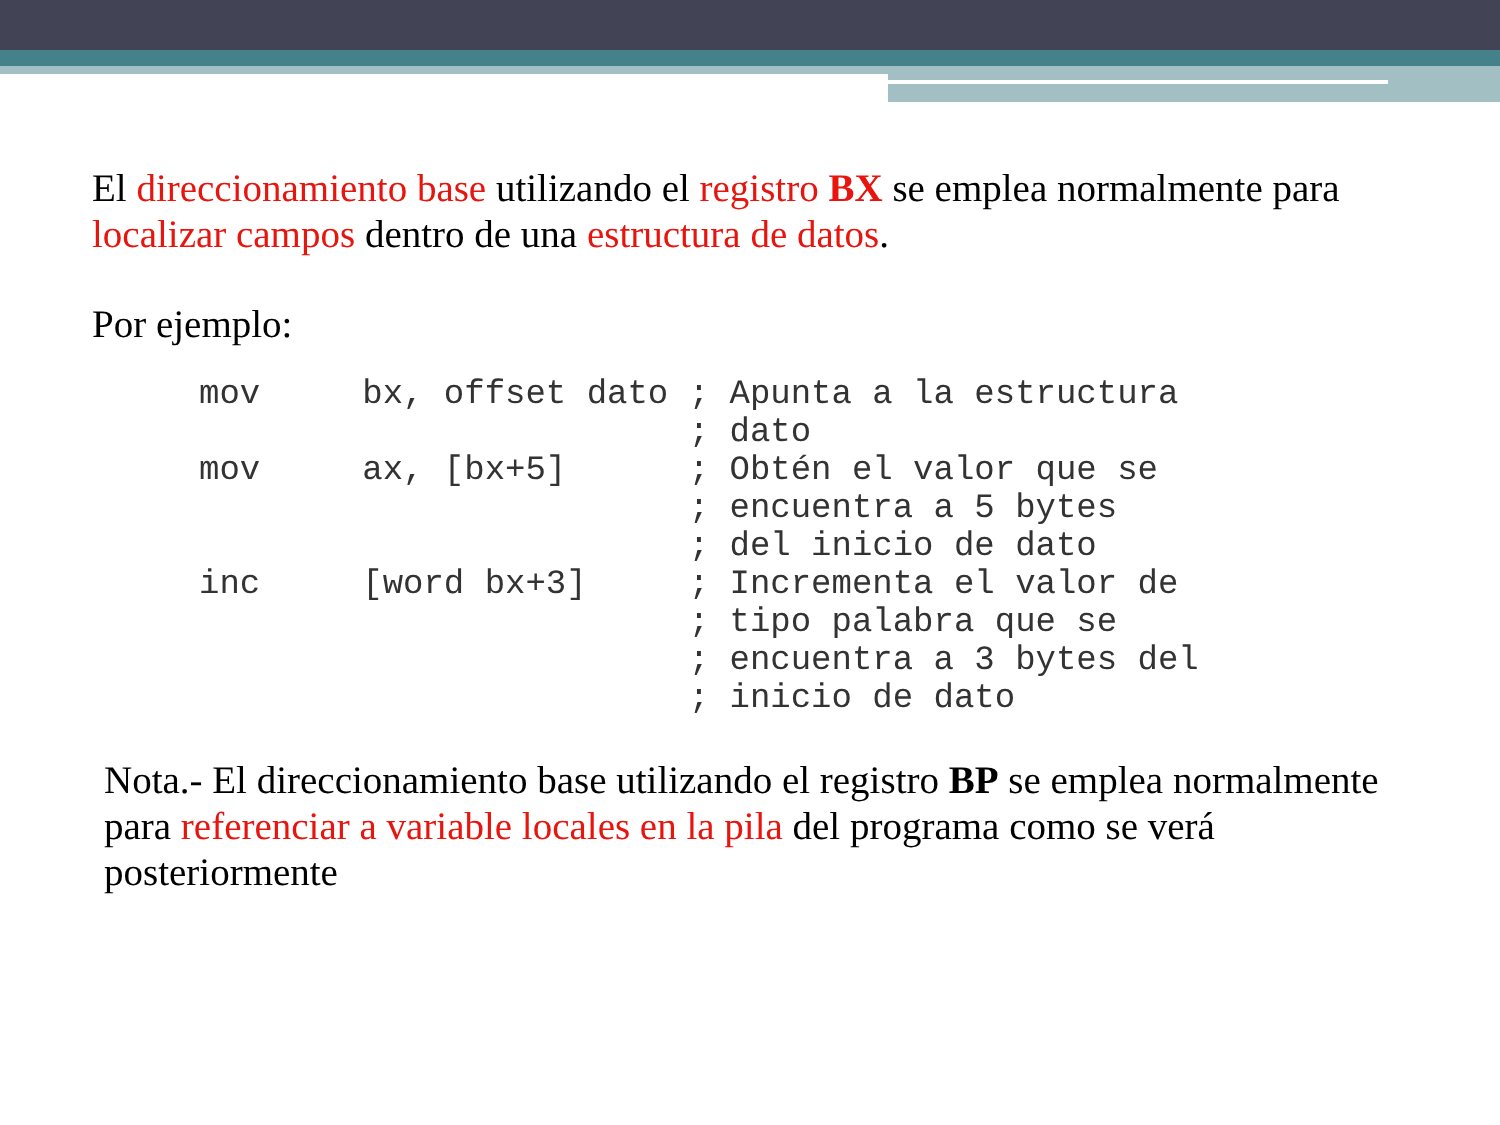El direccionamiento base utilizando el registro BX se emplea normalmente para localizar campos dentro de una estructura de datos.
Por ejemplo:
mov     bx, offset dato ; Apunta a la estructura
                        ; dato
mov     ax, [bx+5]      ; Obtén el valor que se
                        ; encuentra a 5 bytes
                        ; del inicio de dato
inc     [word bx+3]     ; Incrementa el valor de
                        ; tipo palabra que se
                        ; encuentra a 3 bytes del
                        ; inicio de dato
Nota.- El direccionamiento base utilizando el registro BP se emplea normalmente para referenciar a variable locales en la pila del programa como se verá posteriormente